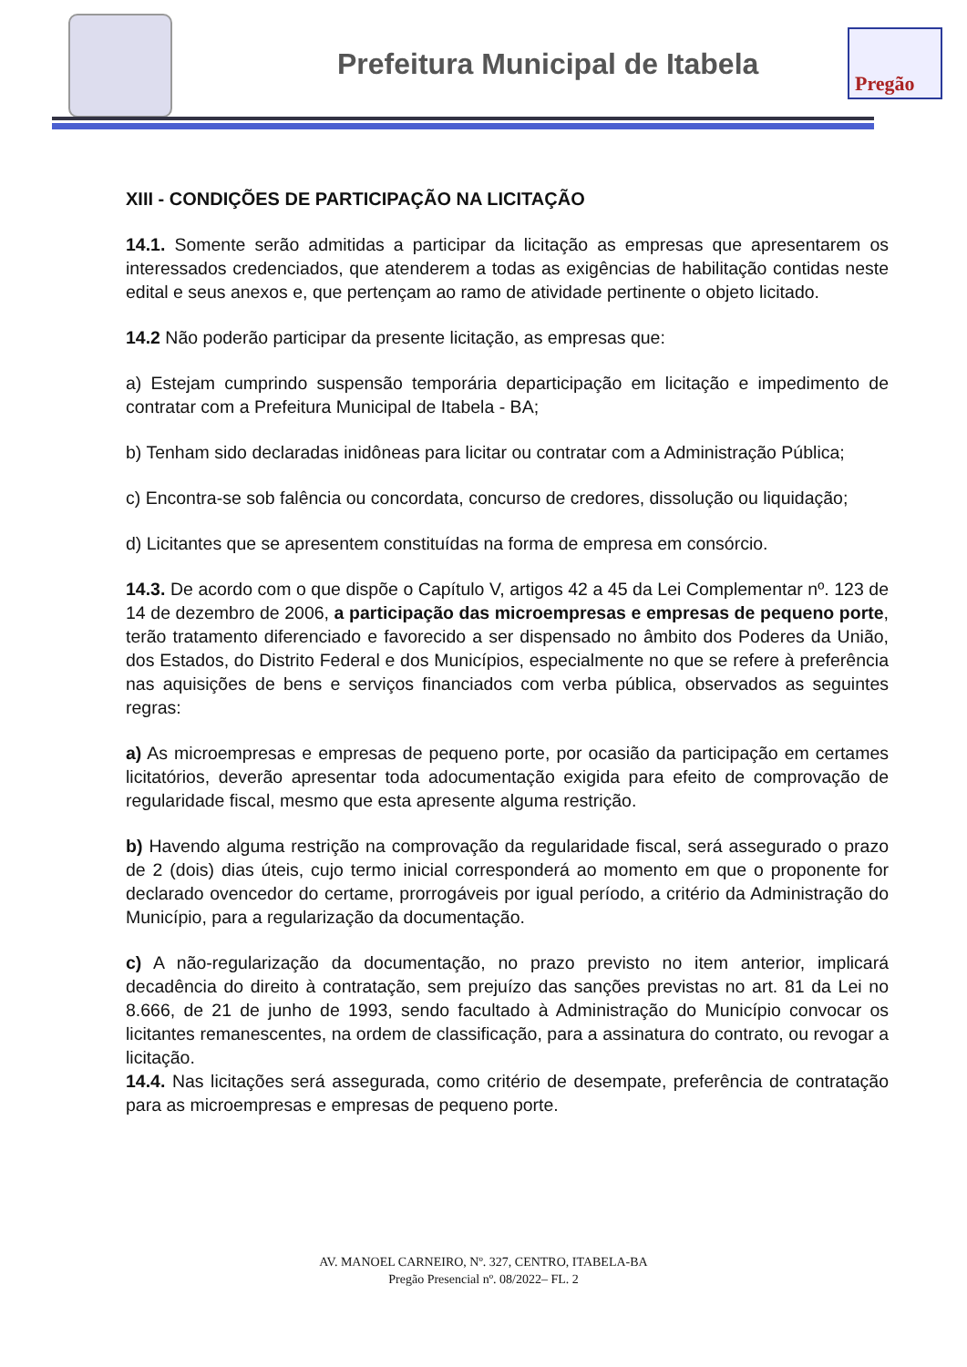Prefeitura Municipal de Itabela
Pregão
XIII - CONDIÇÕES DE PARTICIPAÇÃO NA LICITAÇÃO
14.1. Somente serão admitidas a participar da licitação as empresas que apresentarem os interessados credenciados, que atenderem a todas as exigências de habilitação contidas neste edital e seus anexos e, que pertençam ao ramo de atividade pertinente o objeto licitado.
14.2 Não poderão participar da presente licitação, as empresas que:
a) Estejam cumprindo suspensão temporária departicipação em licitação e impedimento de contratar com a Prefeitura Municipal de Itabela - BA;
b) Tenham sido declaradas inidôneas para licitar ou contratar com a Administração Pública;
c) Encontra-se sob falência ou concordata, concurso de credores, dissolução ou liquidação;
d) Licitantes que se apresentem constituídas na forma de empresa em consórcio.
14.3. De acordo com o que dispõe o Capítulo V, artigos 42 a 45 da Lei Complementar nº. 123 de 14 de dezembro de 2006, a participação das microempresas e empresas de pequeno porte, terão tratamento diferenciado e favorecido a ser dispensado no âmbito dos Poderes da União, dos Estados, do Distrito Federal e dos Municípios, especialmente no que se refere à preferência nas aquisições de bens e serviços financiados com verba pública, observados as seguintes regras:
a) As microempresas e empresas de pequeno porte, por ocasião da participação em certames licitatórios, deverão apresentar toda adocumentação exigida para efeito de comprovação de regularidade fiscal, mesmo que esta apresente alguma restrição.
b) Havendo alguma restrição na comprovação da regularidade fiscal, será assegurado o prazo de 2 (dois) dias úteis, cujo termo inicial corresponderá ao momento em que o proponente for declarado ovencedor do certame, prorrogáveis por igual período, a critério da Administração do Município, para a regularização da documentação.
c) A não-regularização da documentação, no prazo previsto no item anterior, implicará decadência do direito à contratação, sem prejuízo das sanções previstas no art. 81 da Lei no 8.666, de 21 de junho de 1993, sendo facultado à Administração do Município convocar os licitantes remanescentes, na ordem de classificação, para a assinatura do contrato, ou revogar a licitação.
14.4. Nas licitações será assegurada, como critério de desempate, preferência de contratação para as microempresas e empresas de pequeno porte.
AV. MANOEL CARNEIRO, Nº. 327, CENTRO, ITABELA-BA
Pregão Presencial nº. 08/2022– FL. 2